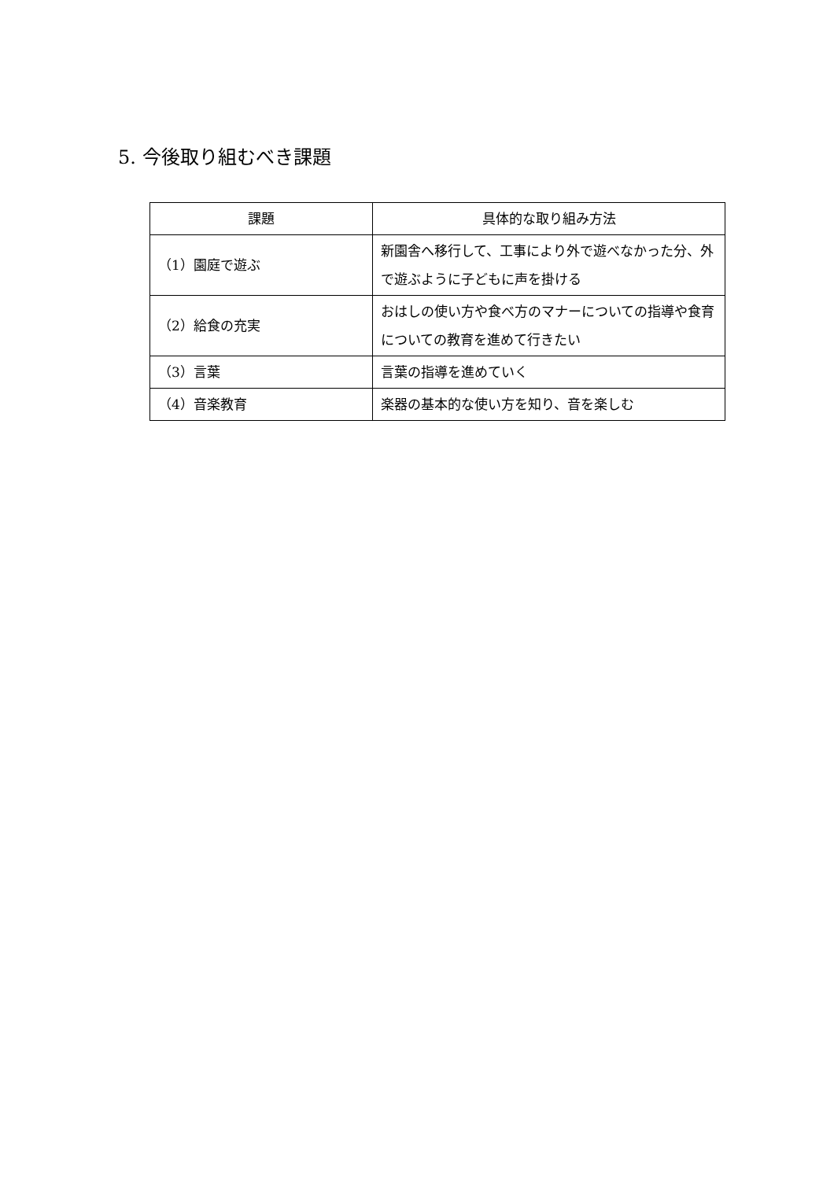5. 今後取り組むべき課題
| 課題 | 具体的な取り組み方法 |
| --- | --- |
| （1）園庭で遊ぶ | 新園舎へ移行して、工事により外で遊べなかった分、外で遊ぶように子どもに声を掛ける |
| （2）給食の充実 | おはしの使い方や食べ方のマナーについての指導や食育についての教育を進めて行きたい |
| （3）言葉 | 言葉の指導を進めていく |
| （4）音楽教育 | 楽器の基本的な使い方を知り、音を楽しむ |